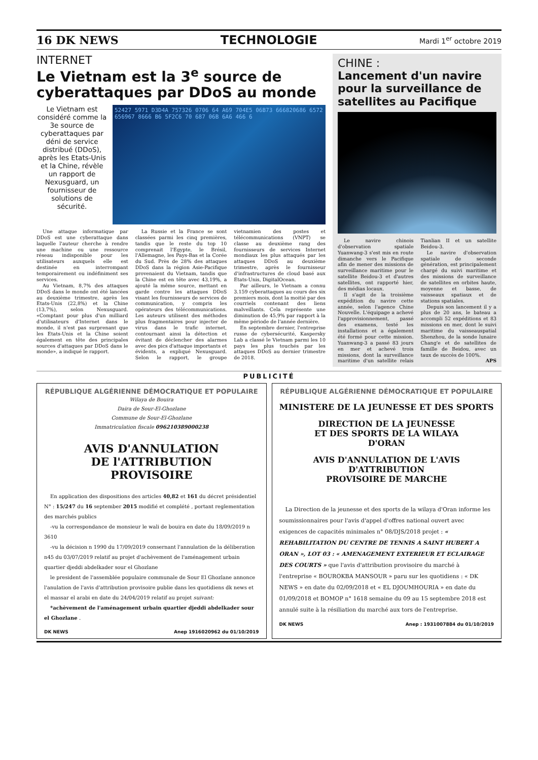16 DK NEWS TECHNOLOGIE Mardi 1<sup>er</sup> octobre 2019
INTERNET
Le Vietnam est la 3<sup>e</sup> source de cyberattaques par DDoS au monde
Le Vietnam est considéré comme la 3e source de cyberattaques par déni de service distribué (DDoS), après les Etats-Unis et la Chine, révèle un rapport de Nexusguard, un fournisseur de solutions de sécurité.
52427 5971 D3D4A 757326 0706 64 A69 704E5 06B73 666820686 6572 656967 8666 B6 5F2C6 70 687 06B 6A6 466 6
Une attaque informatique par DDoS est une cyberattaque dans laquelle l'auteur cherche à rendre une machine ou une ressource réseau indisponible pour les utilisateurs auxquels elle est destinée en interrompant temporairement ou indéfiniment ses services.
Au Vietnam, 8,7% des attaques DDoS dans le monde ont été lancées au deuxième trimestre, après les Etats-Unis (22,8%) et la Chine (13,7%), selon Nexusguard. «Comptant pour plus d'un milliard d'utilisateurs d'Internet dans le monde, il n'est pas surprenant que les Etats-Unis et la Chine soient également en tête des principales sources d'attaques par DDoS dans le monde», a indiqué le rapport.
La Russie et la France se sont classées parmi les cinq premières, tandis que le reste du top 10 comprenait l'Egypte, le Brésil, l'Allemagne, les Pays-Bas et la Corée du Sud. Près de 28% des attaques DDoS dans la région Asie-Pacifique provenaient du Vietnam, tandis que la Chine est en tête avec 43,19%, a ajouté la même source, mettant en garde contre les attaques DDoS visant les fournisseurs de services de communication, y compris les opérateurs des télécommunications. Les auteurs utilisent des méthodes plus fragmentaires pour injecter de virus dans le trafic internet, contournant ainsi la détection et évitant de déclencher des alarmes avec des pics d'attaque importants et évidents, a expliqué Nexusguard. Selon le rapport, le groupe vietnamien des postes et télécommunications (VNPT) se classe au deuxième rang des fournisseurs de services Internet mondiaux les plus attaqués par les attaques DDoS au deuxième trimestre, après le fournisseur d'infrastructures de cloud basé aux Etats-Unis, DigitalOcean.
Par ailleurs, le Vietnam a connu 3.159 cyberattaques au cours des six premiers mois, dont la moitié par des courriels contenant des liens malveillants. Cela représente une diminution de 45,9% par rapport à la même période de l'année dernière.
En septembre dernier, l'entreprise russe de cybersécurité, Kaspersky Lab a classé le Vietnam parmi les 10 pays les plus touchés par les attaques DDoS au dernier trimestre de 2018.
CHINE :
Lancement d'un navire pour la surveillance de satellites au Pacifique
Le navire chinois d'observation spatiale Yuanwang-3 s'est mis en route dimanche vers le Pacifique afin de mener des missions de surveillance maritime pour le satellite Beidou-3 et d'autres satellites, ont rapporté hier, des médias locaux.
Il s'agit de la troisième expédition du navire cette année, selon l'agence Chine Nouvelle. L'équipage a achevé l'approvisionnement, passé des examens, testé les installations et a également été formé pour cette mission. Yuanwang-3 a passé 83 jours en mer et achevé trois missions, dont la surveillance maritime d'un satellite relais Tianlian II et un satellite Beidou-3.
Le navire d'observation spatiale de seconde génération, est principalement chargé du suivi maritime et des missions de surveillance de satellites en orbites haute, moyenne et basse, de vaisseaux spatiaux et de stations spatiales.
Depuis son lancement il y a plus de 20 ans, le bateau a accompli 52 expéditions et 83 missions en mer, dont le suivi maritime du vaisseauspatial Shenzhou, de la sonde lunaire Chang'e et de satellites de famille de Beidou, avec un taux de succès de 100%.
APS
PUBLICITÉ
RÉPUBLIQUE ALGÉRIENNE DÉMOCRATIQUE ET POPULAIRE
Wilaya de Bouira
Daira de Sour-El-Ghozlane
Commune de Sour-El-Ghozlane
Immatriculation fiscale 096210389000238
AVIS D'ANNULATION
DE l'ATTRIBUTION
PROVISOIRE
En application des dispositions des articles 40,82 et 161 du décret présidentiel N° : 15/247 du 16 september 2015 modifié et complété , portant reglementation des marchés publics
-vu la correspondance de monsieur le wali de bouira en date du 18/09/2019 n 3610
-vu la décision n 1990 du 17/09/2019 consernant l'annulation de la déliberation n45 du 03/07/2019 relatif au projet d'achèvement de l'aménagement urbain quartier djeddi abdelkader sour el Ghozlane
le president de l'assemblée populaire communale de Sour El Ghozlane annonce l'anulation de l'avis d'attribution provisoire publie dans les quotidiens dk news et el massar el arabi en date du 24/04/2019 relatif au projet suivant:
*achèvement de l'aménagement urbain quartier djeddi abdelkader sour el Ghozlane .
DK NEWS Anep 1916020962 du 01/10/2019
RÉPUBLIQUE ALGÉRIENNE DÉMOCRATIQUE ET POPULAIRE
MINISTERE DE LA JEUNESSE ET DES SPORTS
DIRECTION DE LA JEUNESSE
ET DES SPORTS DE LA WILAYA
D'ORAN
AVIS D'ANNULATION DE L'AVIS D'ATTRIBUTION
PROVISOIRE DE MARCHE
La Direction de la jeunesse et des sports de la wilaya d'Oran informe les soumissionnaires pour l'avis d'appel d'offres national ouvert avec exigences de capacités minimales n° 08/DJS/2018 projet : « REHABILITATION DU CENTRE DE TENNIS A SAINT HUBERT A ORAN », LOT 03 : « AMENAGEMENT EXTERIEUR ET ECLAIRAGE DES COURTS » que l'avis d'attribution provisoire du marché à l'entreprise « BOUROKBA MANSOUR » paru sur les quotidiens : « DK NEWS » en date du 02/09/2018 et « EL DJOUMHOURIA » en date du 01/09/2018 et BOMOP n° 1618 semaine du 09 au 15 septembre 2018 est annulé suite à la résiliation du marché aux tors de l'entreprise.
DK NEWS Anep : 1931007884 du 01/10/2019